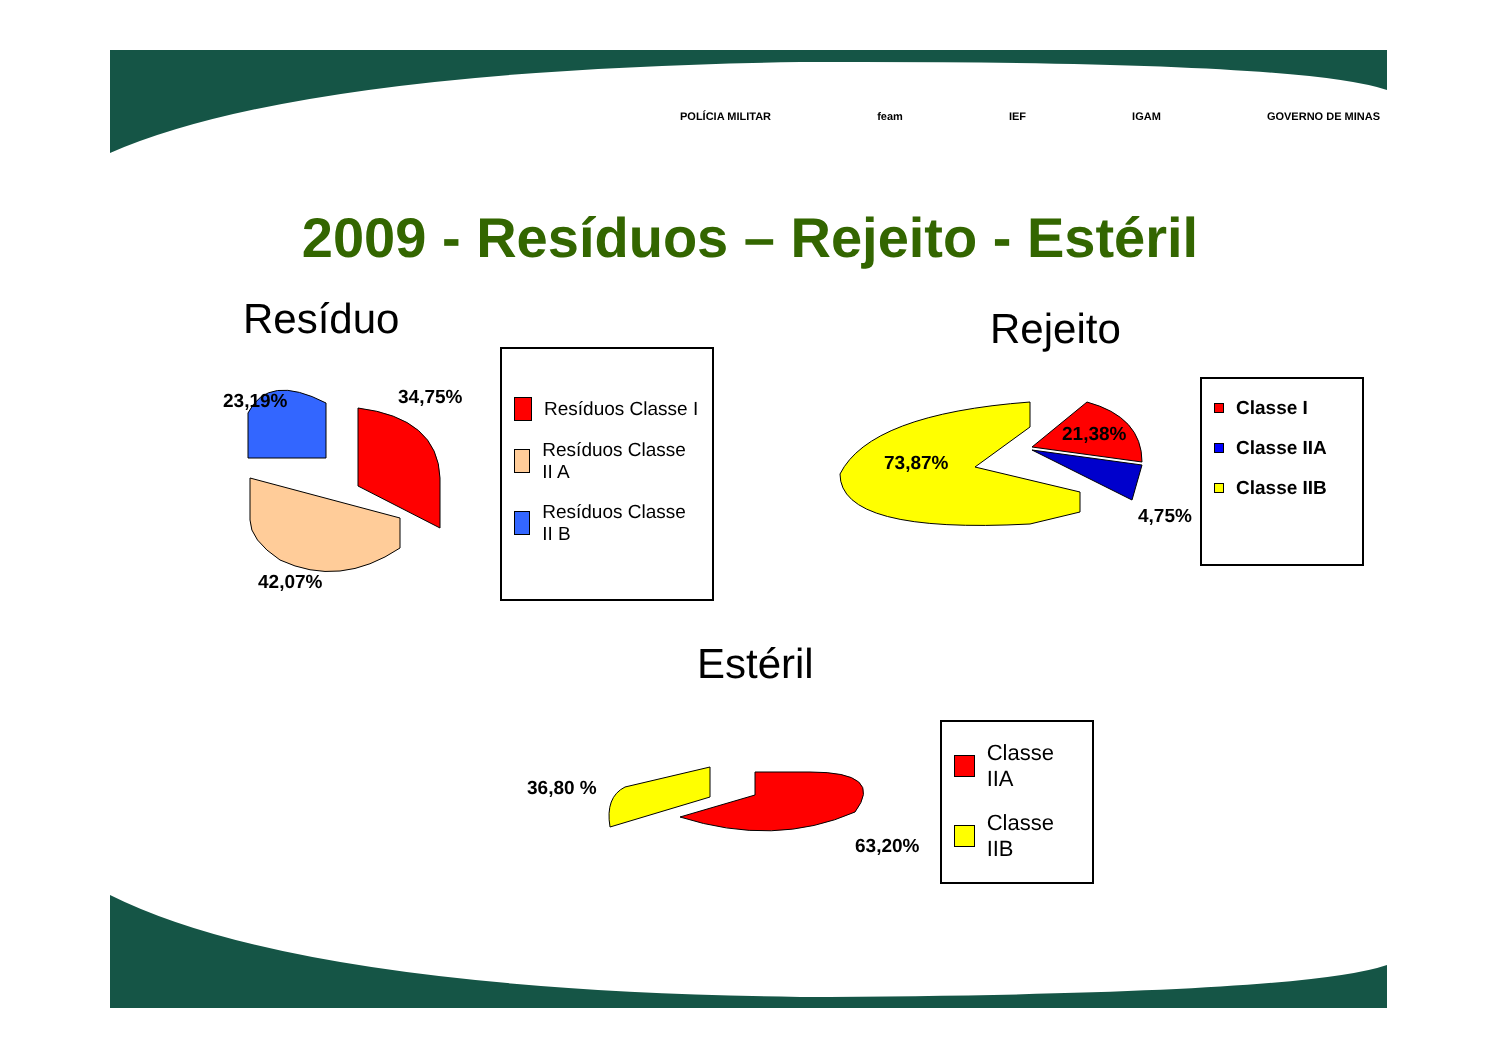POLÍCIA MILITAR feam IEF IGAM GOVERNO DE MINAS
2009 - Resíduos – Rejeito - Estéril
Resíduo
23,19% 34,75%
42,07%
Resíduos Classe I
Resíduos Classe II A
Resíduos Classe II B
Rejeito
73,87%
21,38%
4,75%
Classe I
Classe IIA
Classe IIB
Estéril
36,80 %
63,20%
Classe IIA
Classe IIB